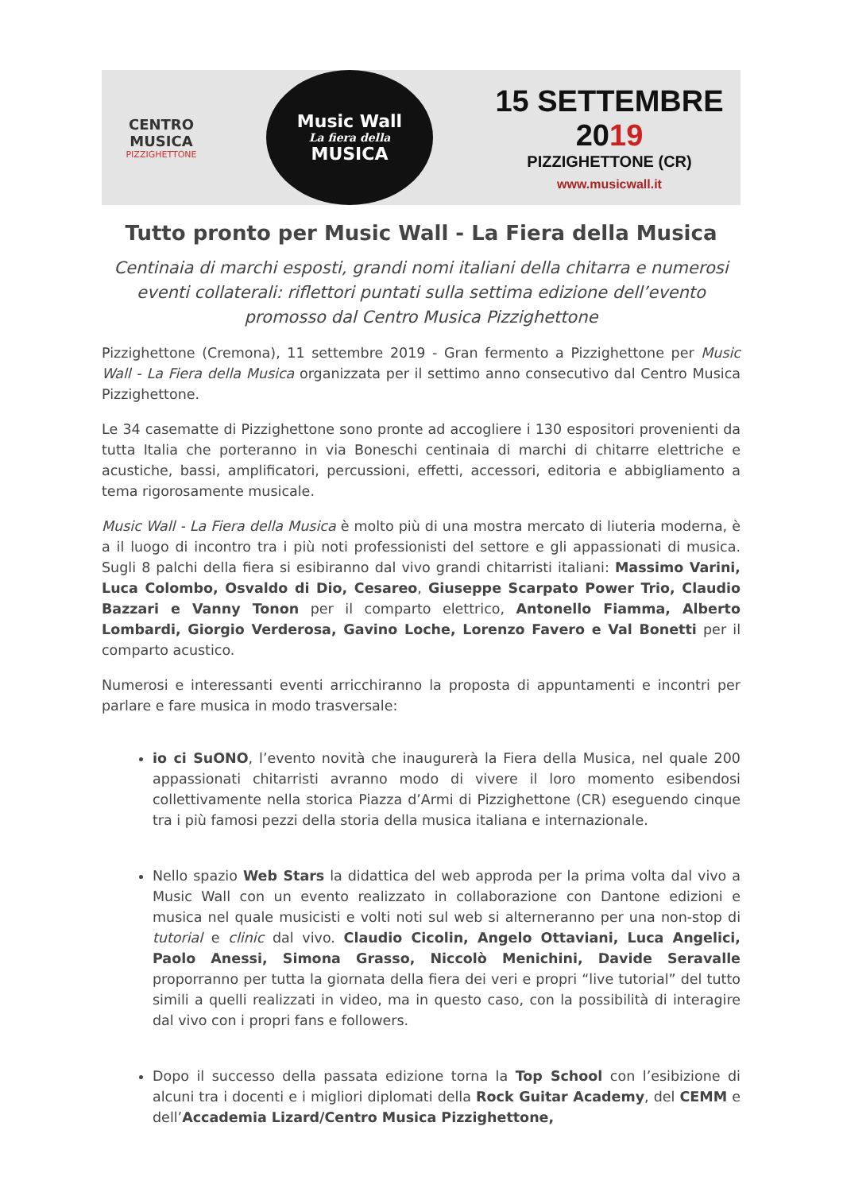CENTRO MUSICA
PIZZIGHETTONE
Music Wall
La fiera della
MUSICA
15 SETTEMBRE 2019
PIZZIGHETTONE (CR)
www.musicwall.it
Tutto pronto per Music Wall - La Fiera della Musica
Centinaia di marchi esposti, grandi nomi italiani della chitarra e numerosi eventi collaterali: riflettori puntati sulla settima edizione dell’evento promosso dal Centro Musica Pizzighettone
Pizzighettone (Cremona), 11 settembre 2019 - Gran fermento a Pizzighettone per Music Wall - La Fiera della Musica organizzata per il settimo anno consecutivo dal Centro Musica Pizzighettone.
Le 34 casematte di Pizzighettone sono pronte ad accogliere i 130 espositori provenienti da tutta Italia che porteranno in via Boneschi centinaia di marchi di chitarre elettriche e acustiche, bassi, amplificatori, percussioni, effetti, accessori, editoria e abbigliamento a tema rigorosamente musicale.
Music Wall - La Fiera della Musica è molto più di una mostra mercato di liuteria moderna, è a il luogo di incontro tra i più noti professionisti del settore e gli appassionati di musica. Sugli 8 palchi della fiera si esibiranno dal vivo grandi chitarristi italiani: Massimo Varini, Luca Colombo, Osvaldo di Dio, Cesareo, Giuseppe Scarpato Power Trio, Claudio Bazzari e Vanny Tonon per il comparto elettrico, Antonello Fiamma, Alberto Lombardi, Giorgio Verderosa, Gavino Loche, Lorenzo Favero e Val Bonetti per il comparto acustico.
Numerosi e interessanti eventi arricchiranno la proposta di appuntamenti e incontri per parlare e fare musica in modo trasversale:
io ci SuONO, l’evento novità che inaugurerà la Fiera della Musica, nel quale 200 appassionati chitarristi avranno modo di vivere il loro momento esibendosi collettivamente nella storica Piazza d’Armi di Pizzighettone (CR) eseguendo cinque tra i più famosi pezzi della storia della musica italiana e internazionale.
Nello spazio Web Stars la didattica del web approda per la prima volta dal vivo a Music Wall con un evento realizzato in collaborazione con Dantone edizioni e musica nel quale musicisti e volti noti sul web si alterneranno per una non-stop di tutorial e clinic dal vivo. Claudio Cicolin, Angelo Ottaviani, Luca Angelici, Paolo Anessi, Simona Grasso, Niccolò Menichini, Davide Seravalle proporranno per tutta la giornata della fiera dei veri e propri “live tutorial” del tutto simili a quelli realizzati in video, ma in questo caso, con la possibilità di interagire dal vivo con i propri fans e followers.
Dopo il successo della passata edizione torna la Top School con l’esibizione di alcuni tra i docenti e i migliori diplomati della Rock Guitar Academy, del CEMM e dell’Accademia Lizard/Centro Musica Pizzighettone,